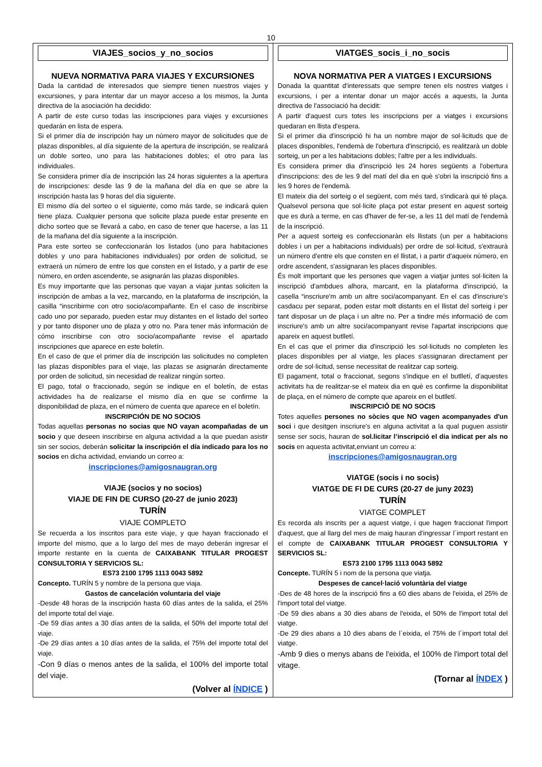10
| VIAJES_socios_y_no_socios NUEVA NORMATIVA PARA VIAJES Y EXCURSIONES Dada la cantidad de interesados que siempre tienen nuestros viajes y excursiones, y para intentar dar un mayor acceso a los mismos, la Junta directiva de la asociación ha decidido: A partir de este curso todas las inscripciones para viajes y excursiones quedarán en lista de espera. Si el primer día de inscripción hay un número mayor de solicitudes que de plazas disponibles, al día siguiente de la apertura de inscripción, se realizará un doble sorteo, uno para las habitaciones dobles; el otro para las individuales. Se considera primer día de inscripción las 24 horas siguientes a la apertura de inscripciones: desde las 9 de la mañana del día en que se abre la inscripción hasta las 9 horas del día siguiente. El mismo día del sorteo o el siguiente, como más tarde, se indicará quien tiene plaza. Cualquier persona que solicite plaza puede estar presente en dicho sorteo que se llevará a cabo, en caso de tener que hacerse, a las 11 de la mañana del día siguiente a la inscripción. Para este sorteo se confeccionarán los listados (uno para habitaciones dobles y uno para habitaciones individuales) por orden de solicitud, se extraerá un número de entre los que consten en el listado, y a partir de ese número, en orden ascendente, se asignarán las plazas disponibles. Es muy importante que las personas que vayan a viajar juntas soliciten la inscripción de ambas a la vez, marcando, en la plataforma de inscripción, la casilla “inscribirme con otro socio/acompañante. En el caso de inscribirse cado uno por separado, pueden estar muy distantes en el listado del sorteo y por tanto disponer uno de plaza y otro no. Para tener más información de cómo inscribirse con otro socio/acompañante revise el apartado inscripciones que aparece en este boletín. En el caso de que el primer día de inscripción las solicitudes no completen las plazas disponibles para el viaje, las plazas se asignarán directamente por orden de solicitud, sin necesidad de realizar ningún sorteo. El pago, total o fraccionado, según se indique en el boletín, de estas actividades ha de realizarse el mismo día en que se confirme la disponibilidad de plaza, en el número de cuenta que aparece en el boletín. INSCRIPCIÓN DE NO SOCIOS Todas aquellas personas no socias que NO vayan acompañadas de un socio y que deseen inscribirse en alguna actividad a la que puedan asistir sin ser socios, deberán solicitar la inscripción el día indicado para los no socios en dicha actividad, enviando un correo a: inscripciones@amigosnaugran.org VIAJE (socios y no socios) VIAJE DE FIN DE CURSO (20-27 de junio 2023) TURÍN VIAJE COMPLETO Se recuerda a los inscritos para este viaje, y que hayan fraccionado el importe del mismo, que a lo largo del mes de mayo deberán ingresar el importe restante en la cuenta de CAIXABANK TITULAR PROGEST CONSULTORIA Y SERVICIOS SL: ES73 2100 1795 1113 0043 5892 Concepto. TURÍN 5 y nombre de la persona que viaja. Gastos de cancelación voluntaria del viaje -Desde 48 horas de la inscripción hasta 60 días antes de la salida, el 25% del importe total del viaje. -De 59 días antes a 30 días antes de la salida, el 50% del importe total del viaje. -De 29 días antes a 10 días antes de la salida, el 75% del importe total del viaje. -Con 9 días o menos antes de la salida, el 100% del importe total del viaje. (Volver al ÍNDICE ) | VIATGES_socis_i_no_socis NOVA NORMATIVA PER A VIATGES I EXCURSIONS Donada la quantitat d'interessats que sempre tenen els nostres viatges i excursions, i per a intentar donar un major accés a aquests, la Junta directiva de l'associació ha decidit: A partir d'aquest curs totes les inscripcions per a viatges i excursions quedaran en llista d'espera. Si el primer dia d'inscripció hi ha un nombre major de sol·licituds que de places disponibles, l'endemà de l'obertura d'inscripció, es realitzarà un doble sorteig, un per a les habitacions dobles; l'altre per a les individuals. Es considera primer dia d'inscripció les 24 hores següents a l'obertura d'inscripcions: des de les 9 del matí del dia en què s'obri la inscripció fins a les 9 hores de l'endemà. El mateix dia del sorteig o el següent, com més tard, s'indicarà qui té plaça. Qualsevol persona que sol·licite plaça pot estar present en aquest sorteig que es durà a terme, en cas d'haver de fer-se, a les 11 del matí de l'endemà de la inscripció. Per a aquest sorteig es confeccionaràn els llistats (un per a habitacions dobles i un per a habitacions individuals) per ordre de sol·licitud, s'extraurà un número d'entre els que consten en el llistat, i a partir d'aqueix número, en ordre ascendent, s'assignaran les places disponibles. És molt important que les persones que vagen a viatjar juntes sol·liciten la inscripció d'ambdues alhora, marcant, en la plataforma d'inscripció, la casella “inscriure'm amb un altre soci/acompanyant. En el cas d'inscriure's casdacu per separat, poden estar molt distants en el llistat del sorteig i per tant disposar un de plaça i un altre no. Per a tindre més informació de com inscriure's amb un altre soci/acompanyant revise l'apartat inscripcions que apareix en aquest butlletí. En el cas que el primer dia d'inscripció les sol·licituds no completen les places disponibles per al viatge, les places s'assignaran directament per ordre de sol·licitud, sense necessitat de realitzar cap sorteig. El pagament, total o fraccionat, segons s'indique en el butlletí, d'aquestes activitats ha de realitzar-se el mateix dia en què es confirme la disponibilitat de plaça, en el número de compte que apareix en el butlletí. INSCRIPCIÓ DE NO SOCIS Totes aquelles persones no sòcies que NO vagen acompanyades d'un soci i que desitgen inscriure's en alguna activitat a la qual puguen assistir sense ser socis, hauran de sol.licitar l’inscripció el dia indicat per als no socis en aquesta activitat,enviant un correu a: inscripciones@amigosnaugran.org VIATGE (socis i no socis) VIATGE DE FI DE CURS (20-27 de juny 2023) TURÍN VIATGE COMPLET Es recorda als inscrits per a aquest viatge, i que hagen fraccionat l'import d'aquest, que al llarg del mes de maig hauran d'ingressar l´import restant en el compte de CAIXABANK TITULAR PROGEST CONSULTORIA Y SERVICIOS SL: ES73 2100 1795 1113 0043 5892 Concepte. TURÍN 5 i nom de la persona que viatja. Despeses de cancel·lació voluntària del viatge -Des de 48 hores de la inscripció fins a 60 dies abans de l'eixida, el 25% de l'import total del viatge. -De 59 dies abans a 30 dies abans de l'eixida, el 50% de l'import total del viatge. -De 29 dies abans a 10 dies abans de l´eixida, el 75% de l´import total del viatge. -Amb 9 dies o menys abans de l'eixida, el 100% de l'import total del vitage. (Tornar al ÍNDEX ) |